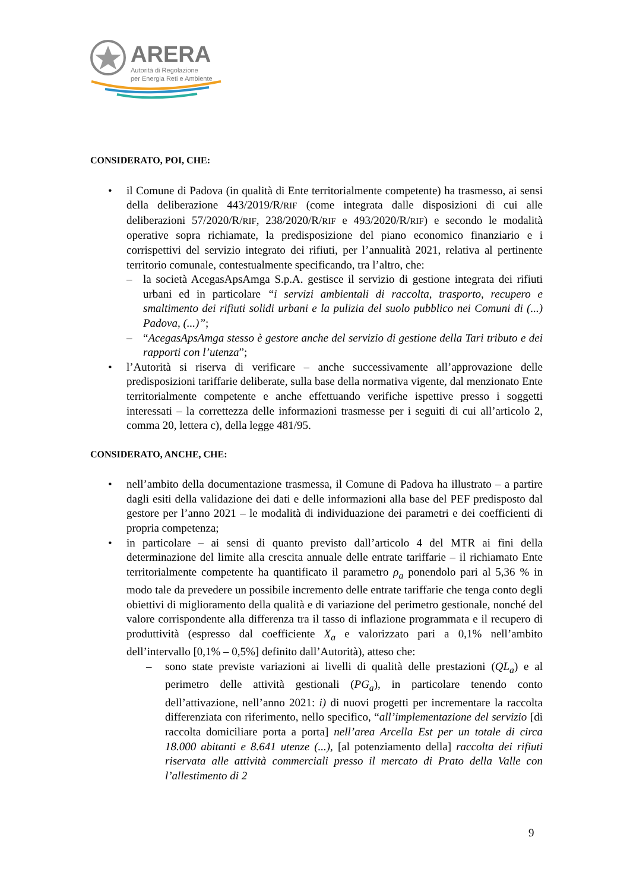ARERA
Autorità di Regolazione
per Energia Reti e Ambiente
CONSIDERATO, POI, CHE:
• il Comune di Padova (in qualità di Ente territorialmente competente) ha trasmesso, ai sensi della deliberazione 443/2019/R/RIF (come integrata dalle disposizioni di cui alle deliberazioni 57/2020/R/RIF, 238/2020/R/RIF e 493/2020/R/RIF) e secondo le modalità operative sopra richiamate, la predisposizione del piano economico finanziario e i corrispettivi del servizio integrato dei rifiuti, per l’annualità 2021, relativa al pertinente territorio comunale, contestualmente specificando, tra l’altro, che:
– la società AcegasApsAmga S.p.A. gestisce il servizio di gestione integrata dei rifiuti urbani ed in particolare “i servizi ambientali di raccolta, trasporto, recupero e smaltimento dei rifiuti solidi urbani e la pulizia del suolo pubblico nei Comuni di (...) Padova, (...)”;
– “AcegasApsAmga stesso è gestore anche del servizio di gestione della Tari tributo e dei rapporti con l’utenza”;
• l’Autorità si riserva di verificare – anche successivamente all’approvazione delle predisposizioni tariffarie deliberate, sulla base della normativa vigente, dal menzionato Ente territorialmente competente e anche effettuando verifiche ispettive presso i soggetti interessati – la correttezza delle informazioni trasmesse per i seguiti di cui all’articolo 2, comma 20, lettera c), della legge 481/95.
CONSIDERATO, ANCHE, CHE:
• nell’ambito della documentazione trasmessa, il Comune di Padova ha illustrato – a partire dagli esiti della validazione dei dati e delle informazioni alla base del PEF predisposto dal gestore per l’anno 2021 – le modalità di individuazione dei parametri e dei coefficienti di propria competenza;
• in particolare – ai sensi di quanto previsto dall’articolo 4 del MTR ai fini della determinazione del limite alla crescita annuale delle entrate tariffarie – il richiamato Ente territorialmente competente ha quantificato il parametro ρ<sub>a</sub> ponendolo pari al 5,36 % in modo tale da prevedere un possibile incremento delle entrate tariffarie che tenga conto degli obiettivi di miglioramento della qualità e di variazione del perimetro gestionale, nonché del valore corrispondente alla differenza tra il tasso di inflazione programmata e il recupero di produttività (espresso dal coefficiente X<sub>a</sub> e valorizzato pari a 0,1% nell’ambito dell’intervallo [0,1% – 0,5%] definito dall’Autorità), atteso che:
– sono state previste variazioni ai livelli di qualità delle prestazioni (QL<sub>a</sub>) e al perimetro delle attività gestionali (PG<sub>a</sub>), in particolare tenendo conto dell’attivazione, nell’anno 2021: i) di nuovi progetti per incrementare la raccolta differenziata con riferimento, nello specifico, “all’implementazione del servizio [di raccolta domiciliare porta a porta] nell’area Arcella Est per un totale di circa 18.000 abitanti e 8.641 utenze (...), [al potenziamento della] raccolta dei rifiuti riservata alle attività commerciali presso il mercato di Prato della Valle con l’allestimento di 2
9